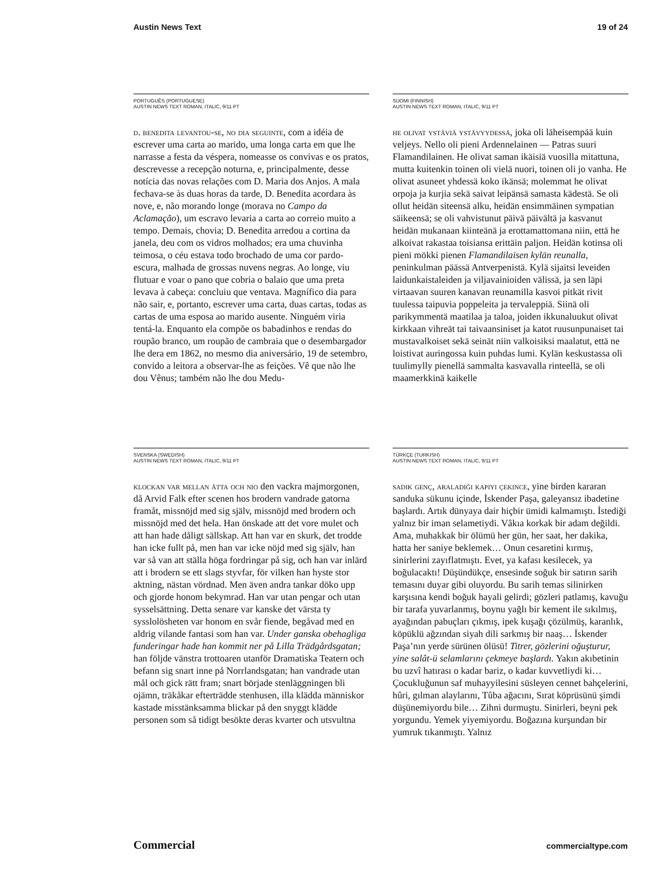Austin News Text 19 of 24
PORTUGUÊS (PORTUGUESE)
AUSTIN NEWS TEXT ROMAN, ITALIC, 9/11 PT
d. benedita levantou-se, no dia seguinte, com a idéia de escrever uma carta ao marido, uma longa carta em que lhe narrasse a festa da véspera, nomeasse os convivas e os pratos, descrevesse a recepção noturna, e, principalmente, desse notícia das novas relações com D. Maria dos Anjos. A mala fechava-se às duas horas da tarde, D. Benedita acordara às nove, e, não morando longe (morava no Campo da Aclamação), um escravo levaria a carta ao correio muito a tempo. Demais, chovia; D. Benedita arredou a cortina da janela, deu com os vidros molhados; era uma chuvinha teimosa, o céu estava todo brochado de uma cor pardo-escura, malhada de grossas nuvens negras. Ao longe, viu flutuar e voar o pano que cobria o balaio que uma preta levava à cabeça: concluiu que ventava. Magnífico dia para não sair, e, portanto, escrever uma carta, duas cartas, todas as cartas de uma esposa ao marido ausente. Ninguém viria tentá-la. Enquanto ela compõe os babadinhos e rendas do roupão branco, um roupão de cambraia que o desembargador lhe dera em 1862, no mesmo dia aniversário, 19 de setembro, convido a leitora a observar-lhe as feições. Vê que não lhe dou Vênus; também não lhe dou Medu-
SUOMI (FINNISH)
AUSTIN NEWS TEXT ROMAN, ITALIC, 9/11 PT
he olivat ystäviä ystävyydessä, joka oli läheisempää kuin veljeys. Nello oli pieni Ardennelainen — Patras suuri Flamandilainen. He olivat saman ikäisiä vuosilla mitattuna, mutta kuitenkin toinen oli vielä nuori, toinen oli jo vanha. He olivat asuneet yhdessä koko ikänsä; molemmat he olivat orpoja ja kurjia sekä saivat leipänsä samasta kädestä. Se oli ollut heidän siteensä alku, heidän ensimmäinen sympatian säikeensä; se oli vahvistunut päivä päivältä ja kasvanut heidän mukanaan kiinteänä ja erottamattomana niin, että he alkoivat rakastaa toisiansa erittäin paljon. Heidän kotinsa oli pieni mökki pienen Flamandilaisen kylän reunalla, peninkulman päässä Antverpenistä. Kylä sijaitsi leveiden laidunkaistaleiden ja viljavainioiden välissä, ja sen läpi virtaavan suuren kanavan reunamilla kasvoi pitkät rivit tuulessa taipuvia poppeleita ja tervaleppiä. Siinä oli parikymmentä maatilaa ja taloa, joiden ikkunaluukut olivat kirkkaan vihreät tai taivaansiniset ja katot ruusunpunaiset tai mustavalkoiset sekä seinät niin valkoisiksi maalatut, että ne loistivat auringossa kuin puhdas lumi. Kylän keskustassa oli tuulimylly pienellä sammalta kasvavalla rinteellä, se oli maamerkkinä kaikelle
SVENSKA (SWEDISH)
AUSTIN NEWS TEXT ROMAN, ITALIC, 9/11 PT
klockan var mellan åtta och nio den vackra majmorgonen, då Arvid Falk efter scenen hos brodern vandrade gatorna framåt, missnöjd med sig själv, missnöjd med brodern och missnöjd med det hela. Han önskade att det vore mulet och att han hade dåligt sällskap. Att han var en skurk, det trodde han icke fullt på, men han var icke nöjd med sig själv, han var så van att ställa höga fordringar på sig, och han var inlärd att i brodern se ett slags styvfar, för vilken han hyste stor aktning, nästan vördnad. Men även andra tankar döko upp och gjorde honom bekymrad. Han var utan pengar och utan sysselsättning. Detta senare var kanske det värsta ty sysslolösheten var honom en svår fiende, begåvad med en aldrig vilande fantasi som han var. Under ganska obehagliga funderingar hade han kommit ner på Lilla Trädgårdsgatan; han följde vänstra trottoaren utanför Dramatiska Teatern och befann sig snart inne på Norrlandsgatan; han vandrade utan mål och gick rätt fram; snart började stenläggningen bli ojämn, träkåkar efterträdde stenhusen, illa klädda människor kastade misstänksamma blickar på den snyggt klädde personen som så tidigt besökte deras kvarter och utsvultna
TÜRKÇE (TURKISH)
AUSTIN NEWS TEXT ROMAN, ITALIC, 9/11 PT
sadik genç, araladiği kapiyi çekince, yine birden kararan sanduka sükunu içinde, İskender Paşa, galeyansız ibadetine başlardı. Artık dünyaya dair hiçbir ümidi kalmamıştı. İstediği yalnız bir iman selametiydi. Vâkıa korkak bir adam değildi. Ama, muhakkak bir ölümü her gün, her saat, her dakika, hatta her saniye beklemek… Onun cesaretini kırmış, sinirlerini zayıflatmıştı. Evet, ya kafası kesilecek, ya boğulacaktı! Düşündükçe, ensesinde soğuk bir satırın sarih temasını duyar gibi oluyordu. Bu sarih temas silinirken karşısına kendi boğuk hayali gelirdi; gözleri patlamış, kavuğu bir tarafa yuvarlanmış, boynu yağlı bir kement ile sıkılmış, ayağından pabuçları çıkmış, ipek kuşağı çözülmüş, karanlık, köpüklü ağzından siyah dili sarkmış bir naaş… İskender Paşa’nın yerde sürünen ölüsü! Titrer, gözlerini oğuşturur, yine salât-ü selamlarını çekmeye başlardı. Yakın akıbetinin bu uzvî hatırası o kadar bariz, o kadar kuvvetliydi ki… Çocukluğunun saf muhayyilesini süsleyen cennet bahçelerini, hûri, gılman alaylarını, Tûba ağacını, Sırat köprüsünü şimdi düşünemiyordu bile… Zihni durmuştu. Sinirleri, beyni pek yorgundu. Yemek yiyemiyordu. Boğazına kurşundan bir yumruk tıkanmıştı. Yalnız
Commercial commercialtype.com